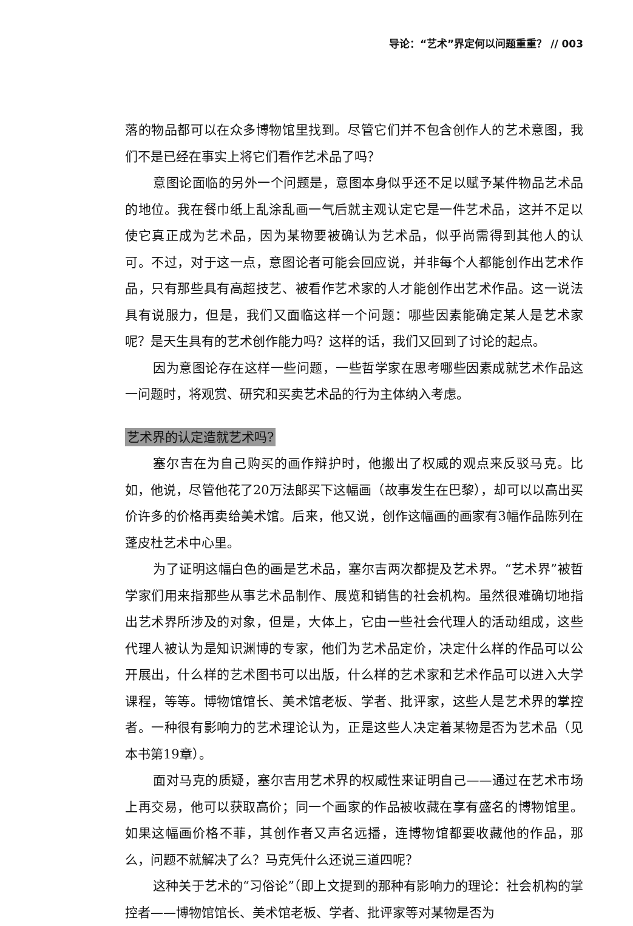导论：“艺术”界定何以问题重重？ // 003
落的物品都可以在众多博物馆里找到。尽管它们并不包含创作人的艺术意图，我们不是已经在事实上将它们看作艺术品了吗？
意图论面临的另外一个问题是，意图本身似乎还不足以赋予某件物品艺术品的地位。我在餐巾纸上乱涂乱画一气后就主观认定它是一件艺术品，这并不足以使它真正成为艺术品，因为某物要被确认为艺术品，似乎尚需得到其他人的认可。不过，对于这一点，意图论者可能会回应说，并非每个人都能创作出艺术作品，只有那些具有高超技艺、被看作艺术家的人才能创作出艺术作品。这一说法具有说服力，但是，我们又面临这样一个问题：哪些因素能确定某人是艺术家呢？是天生具有的艺术创作能力吗？这样的话，我们又回到了讨论的起点。
因为意图论存在这样一些问题，一些哲学家在思考哪些因素成就艺术作品这一问题时，将观赏、研究和买卖艺术品的行为主体纳入考虑。
艺术界的认定造就艺术吗?
塞尔吉在为自己购买的画作辩护时，他搬出了权威的观点来反驳马克。比如，他说，尽管他花了20万法郎买下这幅画（故事发生在巴黎），却可以以高出买价许多的价格再卖给美术馆。后来，他又说，创作这幅画的画家有3幅作品陈列在蓬皮杜艺术中心里。
为了证明这幅白色的画是艺术品，塞尔吉两次都提及艺术界。“艺术界”被哲学家们用来指那些从事艺术品制作、展览和销售的社会机构。虽然很难确切地指出艺术界所涉及的对象，但是，大体上，它由一些社会代理人的活动组成，这些代理人被认为是知识渊博的专家，他们为艺术品定价，决定什么样的作品可以公开展出，什么样的艺术图书可以出版，什么样的艺术家和艺术作品可以进入大学课程，等等。博物馆馆长、美术馆老板、学者、批评家，这些人是艺术界的掌控者。一种很有影响力的艺术理论认为，正是这些人决定着某物是否为艺术品（见本书第19章）。
面对马克的质疑，塞尔吉用艺术界的权威性来证明自己——通过在艺术市场上再交易，他可以获取高价；同一个画家的作品被收藏在享有盛名的博物馆里。如果这幅画价格不菲，其创作者又声名远播，连博物馆都要收藏他的作品，那么，问题不就解决了么？马克凭什么还说三道四呢？
这种关于艺术的“习俗论”（即上文提到的那种有影响力的理论：社会机构的掌控者——博物馆馆长、美术馆老板、学者、批评家等对某物是否为